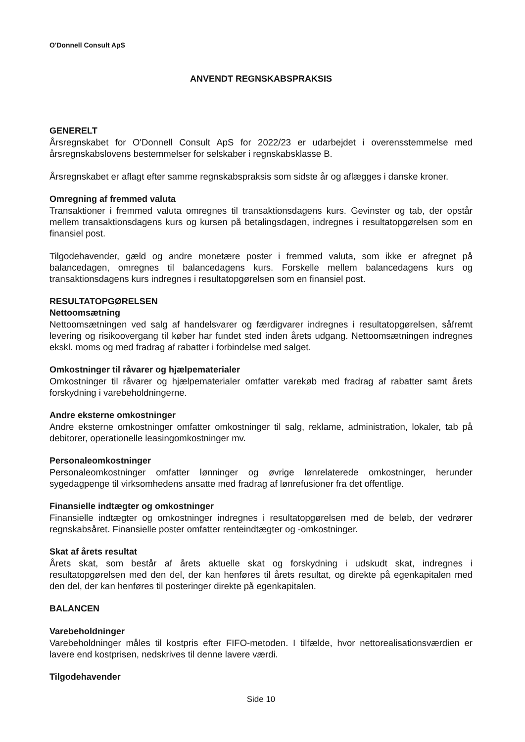O'Donnell Consult ApS
ANVENDT REGNSKABSPRAKSIS
GENERELT
Årsregnskabet for O'Donnell Consult ApS for 2022/23 er udarbejdet i overensstemmelse med årsregnskabslovens bestemmelser for selskaber i regnskabsklasse B.
Årsregnskabet er aflagt efter samme regnskabspraksis som sidste år og aflægges i danske kroner.
Omregning af fremmed valuta
Transaktioner i fremmed valuta omregnes til transaktionsdagens kurs. Gevinster og tab, der opstår mellem transaktionsdagens kurs og kursen på betalingsdagen, indregnes i resultatopgørelsen som en finansiel post.
Tilgodehavender, gæld og andre monetære poster i fremmed valuta, som ikke er afregnet på balancedagen, omregnes til balancedagens kurs. Forskelle mellem balancedagens kurs og transaktionsdagens kurs indregnes i resultatopgørelsen som en finansiel post.
RESULTATOPGØRELSEN
Nettoomsætning
Nettoomsætningen ved salg af handelsvarer og færdigvarer indregnes i resultatopgørelsen, såfremt levering og risikoovergang til køber har fundet sted inden årets udgang. Nettoomsætningen indregnes ekskl. moms og med fradrag af rabatter i forbindelse med salget.
Omkostninger til råvarer og hjælpematerialer
Omkostninger til råvarer og hjælpematerialer omfatter varekøb med fradrag af rabatter samt årets forskydning i varebeholdningerne.
Andre eksterne omkostninger
Andre eksterne omkostninger omfatter omkostninger til salg, reklame, administration, lokaler, tab på debitorer, operationelle leasingomkostninger mv.
Personaleomkostninger
Personaleomkostninger omfatter lønninger og øvrige lønrelaterede omkostninger, herunder sygedagpenge til virksomhedens ansatte med fradrag af lønrefusioner fra det offentlige.
Finansielle indtægter og omkostninger
Finansielle indtægter og omkostninger indregnes i resultatopgørelsen med de beløb, der vedrører regnskabsåret. Finansielle poster omfatter renteindtægter og -omkostninger.
Skat af årets resultat
Årets skat, som består af årets aktuelle skat og forskydning i udskudt skat, indregnes i resultatopgørelsen med den del, der kan henføres til årets resultat, og direkte på egenkapitalen med den del, der kan henføres til posteringer direkte på egenkapitalen.
BALANCEN
Varebeholdninger
Varebeholdninger måles til kostpris efter FIFO-metoden. I tilfælde, hvor nettorealisationsværdien er lavere end kostprisen, nedskrives til denne lavere værdi.
Tilgodehavender
Side 10